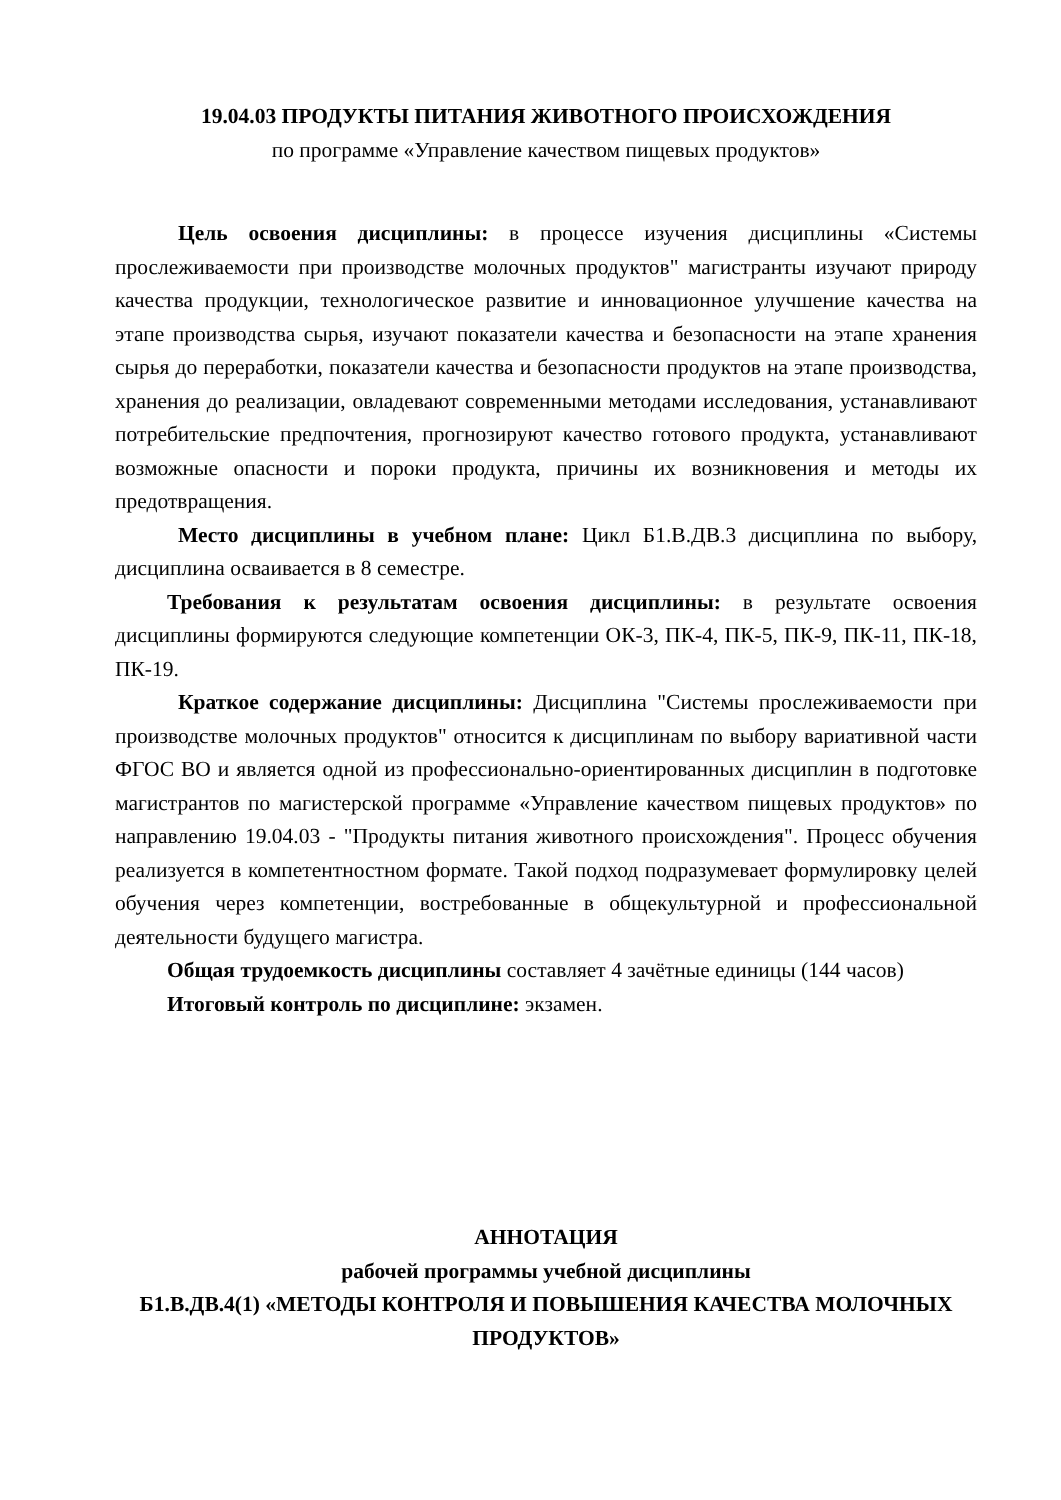19.04.03 ПРОДУКТЫ ПИТАНИЯ ЖИВОТНОГО ПРОИСХОЖДЕНИЯ
по программе «Управление качеством пищевых продуктов»
Цель освоения дисциплины: в процессе изучения дисциплины «Системы прослеживаемости при производстве молочных продуктов" магистранты изучают природу качества продукции, технологическое развитие и инновационное улучшение качества на этапе производства сырья, изучают показатели качества и безопасности на этапе хранения сырья до переработки, показатели качества и безопасности продуктов на этапе производства, хранения до реализации, овладевают современными методами исследования, устанавливают потребительские предпочтения, прогнозируют качество готового продукта, устанавливают возможные опасности и пороки продукта, причины их возникновения и методы их предотвращения.
Место дисциплины в учебном плане: Цикл Б1.В.ДВ.3 дисциплина по выбору, дисциплина осваивается в 8 семестре.
Требования к результатам освоения дисциплины: в результате освоения дисциплины формируются следующие компетенции ОК-3, ПК-4, ПК-5, ПК-9, ПК-11, ПК-18, ПК-19.
Краткое содержание дисциплины: Дисциплина "Системы прослеживаемости при производстве молочных продуктов" относится к дисциплинам по выбору вариативной части ФГОС ВО и является одной из профессионально-ориентированных дисциплин в подготовке магистрантов по магистерской программе «Управление качеством пищевых продуктов» по направлению 19.04.03 - "Продукты питания животного происхождения". Процесс обучения реализуется в компетентностном формате. Такой подход подразумевает формулировку целей обучения через компетенции, востребованные в общекультурной и профессиональной деятельности будущего магистра.
Общая трудоемкость дисциплины составляет 4 зачётные единицы (144 часов)
Итоговый контроль по дисциплине: экзамен.
АННОТАЦИЯ
рабочей программы учебной дисциплины
Б1.В.ДВ.4(1) «МЕТОДЫ КОНТРОЛЯ И ПОВЫШЕНИЯ КАЧЕСТВА МОЛОЧНЫХ ПРОДУКТОВ»